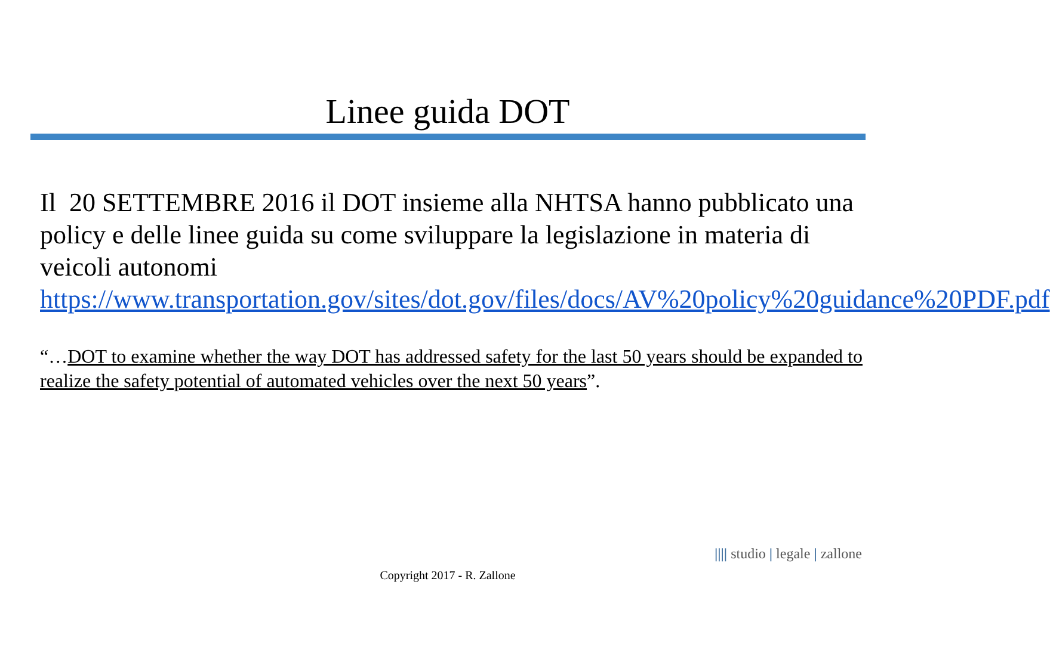Linee guida DOT
Il 20 SETTEMBRE 2016 il DOT insieme alla NHTSA hanno pubblicato una policy e delle linee guida su come sviluppare la legislazione in materia di veicoli autonomi https://www.transportation.gov/sites/dot.gov/files/docs/AV%20policy%20guidance%20PDF.pdf
“…DOT to examine whether the way DOT has addressed safety for the last 50 years should be expanded to realize the safety potential of automated vehicles over the next 50 years”.
|||| studio | legale | zallone
Copyright 2017 - R. Zallone